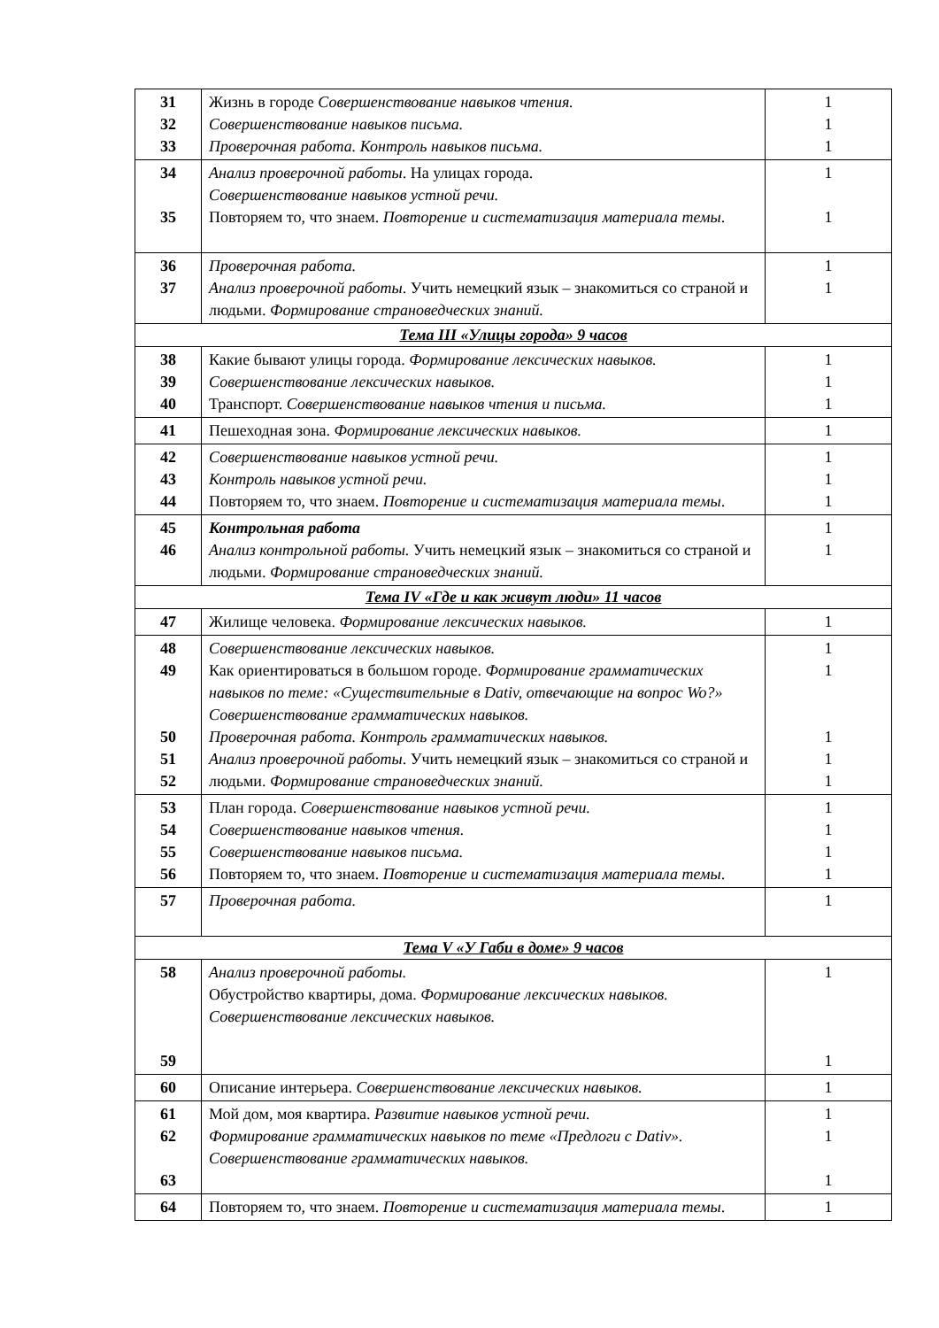| 31 32 33 | Жизнь в городе Совершенствование навыков чтения. Совершенствование навыков письма. Проверочная работа. Контроль навыков письма. | 1 1 1 |
| 34 35 | Анализ проверочной работы . На улицах города. Совершенствование навыков устной речи. Повторяем то, что знаем. Повторение и систематизация материала темы . | 1 1 |
| 36 37 | Проверочная работа. Анализ проверочной работы . Учить немецкий язык – знакомиться со страной и людьми. Формирование страноведческих знаний. | 1 1 |
| Тема III «Улицы города» 9 часов | | |
| 38 39 40 | Какие бывают улицы города. Формирование лексических навыков. Совершенствование лексических навыков. Транспорт. Совершенствование навыков чтения и письма. | 1 1 1 |
| 41 | Пешеходная зона. Формирование лексических навыков. | 1 |
| 42 43 44 | Совершенствование навыков устной речи. Контроль навыков устной речи. Повторяем то, что знаем. Повторение и систематизация материала темы . | 1 1 1 |
| 45 46 | Контрольная работа Анализ контрольной работы. Учить немецкий язык – знакомиться со страной и людьми. Формирование страноведческих знаний. | 1 1 |
| Тема IV «Где и как живут люди» 11 часов | | |
| 47 | Жилище человека. Формирование лексических навыков. | 1 |
| 48 49 50 51 52 | Совершенствование лексических навыков. Как ориентироваться в большом городе. Формирование грамматических навыков по теме: «Существительные в Dativ, отвечающие на вопрос Wo?» Совершенствование грамматических навыков. Проверочная работа. Контроль грамматических навыков. Анализ проверочной работы . Учить немецкий язык – знакомиться со страной и людьми. Формирование страноведческих знаний. | 1 1 1 1 1 |
| 53 54 55 56 | План города. Совершенствование навыков устной речи. Совершенствование навыков чтения. Совершенствование навыков письма. Повторяем то, что знаем. Повторение и систематизация материала темы . | 1 1 1 1 |
| 57 | Проверочная работа. | 1 |
| Тема V «У Габи в доме» 9 часов | | |
| 58 59 | Анализ проверочной работы. Обустройство квартиры, дома. Формирование лексических навыков. Совершенствование лексических навыков. | 1 1 |
| 60 | Описание интерьера. Совершенствование лексических навыков. | 1 |
| 61 62 63 | Мой дом, моя квартира. Развитие навыков устной речи. Формирование грамматических навыков по теме «Предлоги с Dativ». Совершенствование грамматических навыков. | 1 1 1 |
| 64 | Повторяем то, что знаем. Повторение и систематизация материала темы . | 1 |